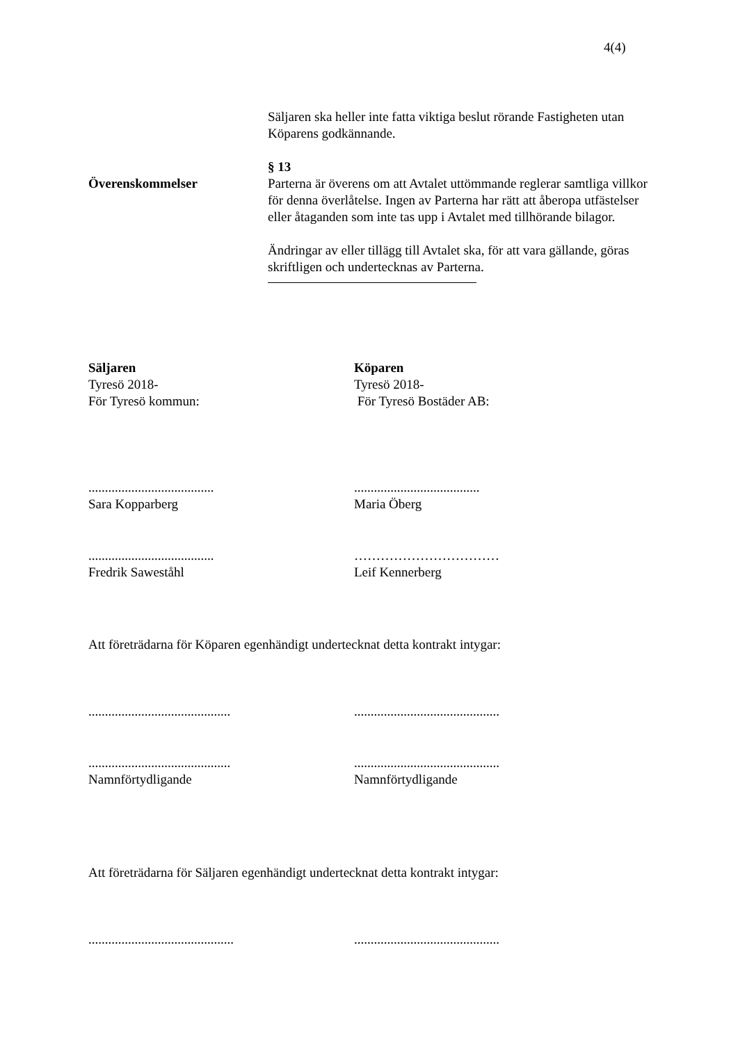4(4)
Säljaren ska heller inte fatta viktiga beslut rörande Fastigheten utan Köparens godkännande.
§ 13
Överenskommelser Parterna är överens om att Avtalet uttömmande reglerar samtliga villkor för denna överlåtelse. Ingen av Parterna har rätt att åberopa utfästelser eller åtaganden som inte tas upp i Avtalet med tillhörande bilagor.
Ändringar av eller tillägg till Avtalet ska, för att vara gällande, göras skriftligen och undertecknas av Parterna.
Säljaren
Tyresö 2018-
För Tyresö kommun:
Köparen
Tyresö 2018-
För Tyresö Bostäder AB:
......................................
Sara Kopparberg
......................................
Maria Öberg
......................................
Fredrik Saweståhl
……………………………
Leif Kennerberg
Att företrädarna för Köparen egenhändigt undertecknat detta kontrakt intygar:
...........................................
............................................
...........................................
Namnförtydligande
............................................
Namnförtydligande
Att företrädarna för Säljaren egenhändigt undertecknat detta kontrakt intygar:
............................................
............................................